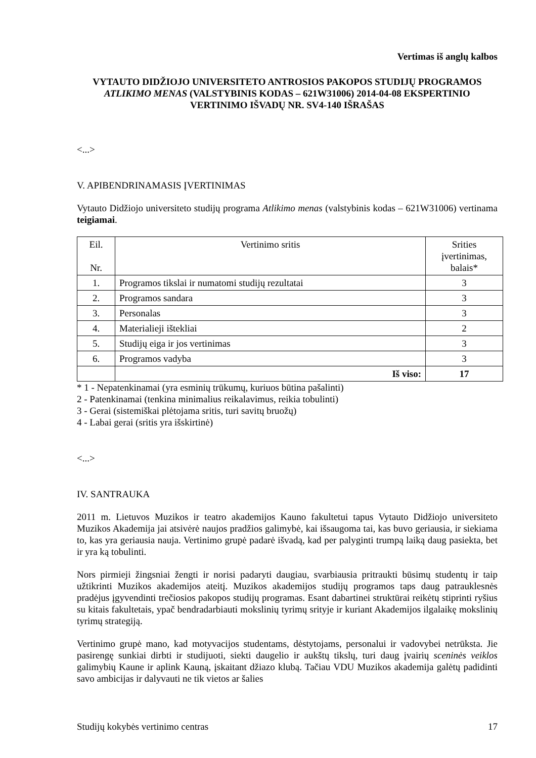Vertimas iš anglų kalbos
VYTAUTO DIDŽIOJO UNIVERSITETO ANTROSIOS PAKOPOS STUDIJŲ PROGRAMOS ATLIKIMO MENAS (VALSTYBINIS KODAS – 621W31006) 2014-04-08 EKSPERTINIO VERTINIMO IŠVADŲ NR. SV4-140 IŠRAŠAS
<...>
V. APIBENDRINAMASIS ĮVERTINIMAS
Vytauto Didžiojo universiteto studijų programa Atlikimo menas (valstybinis kodas – 621W31006) vertinama teigiamai.
| Eil. Nr. | Vertinimo sritis | Srities įvertinimas, balais* |
| 1. | Programos tikslai ir numatomi studijų rezultatai | 3 |
| 2. | Programos sandara | 3 |
| 3. | Personalas | 3 |
| 4. | Materialieji ištekliai | 2 |
| 5. | Studijų eiga ir jos vertinimas | 3 |
| 6. | Programos vadyba | 3 |
| | Iš viso: | 17 |
* 1 - Nepatenkinamai (yra esminių trūkumų, kuriuos būtina pašalinti)
2 - Patenkinamai (tenkina minimalius reikalavimus, reikia tobulinti)
3 - Gerai (sistemiškai plėtojama sritis, turi savitų bruožų)
4 - Labai gerai (sritis yra išskirtinė)
<...>
IV. SANTRAUKA
2011 m. Lietuvos Muzikos ir teatro akademijos Kauno fakultetui tapus Vytauto Didžiojo universiteto Muzikos Akademija jai atsivėrė naujos pradžios galimybė, kai išsaugoma tai, kas buvo geriausia, ir siekiama to, kas yra geriausia nauja. Vertinimo grupė padarė išvadą, kad per palyginti trumpą laiką daug pasiekta, bet ir yra ką tobulinti.
Nors pirmieji žingsniai žengti ir norisi padaryti daugiau, svarbiausia pritraukti būsimų studentų ir taip užtikrinti Muzikos akademijos ateitį. Muzikos akademijos studijų programos taps daug patrauklesnės pradėjus įgyvendinti trečiosios pakopos studijų programas. Esant dabartinei struktūrai reikėtų stiprinti ryšius su kitais fakultetais, ypač bendradarbiauti mokslinių tyrimų srityje ir kuriant Akademijos ilgalaikę mokslinių tyrimų strategiją.
Vertinimo grupė mano, kad motyvacijos studentams, dėstytojams, personalui ir vadovybei netrūksta. Jie pasirengę sunkiai dirbti ir studijuoti, siekti daugelio ir aukštų tikslų, turi daug įvairių sceninės veiklos galimybių Kaune ir aplink Kauną, įskaitant džiazo klubą. Tačiau VDU Muzikos akademija galėtų padidinti savo ambicijas ir dalyvauti ne tik vietos ar šalies
Studijų kokybės vertinimo centras 17